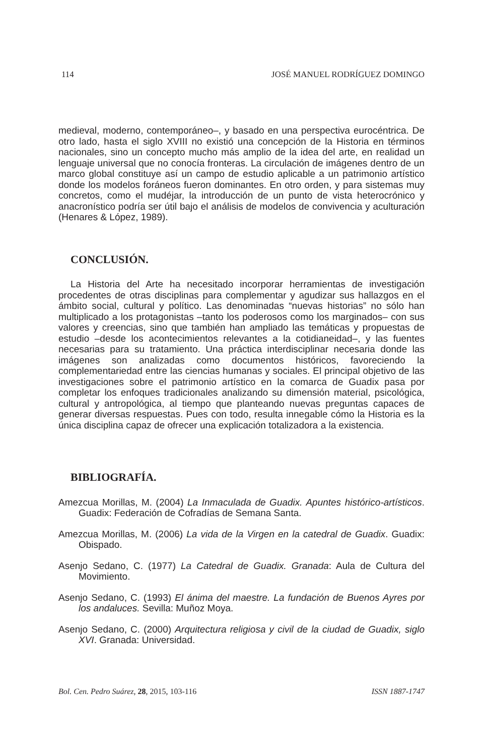114 JOSÉ MANUEL RODRÍGUEZ DOMINGO
medieval, moderno, contemporáneo–, y basado en una perspectiva eurocéntrica. De otro lado, hasta el siglo XVIII no existió una concepción de la Historia en términos nacionales, sino un concepto mucho más amplio de la idea del arte, en realidad un lenguaje universal que no conocía fronteras. La circulación de imágenes dentro de un marco global constituye así un campo de estudio aplicable a un patrimonio artístico donde los modelos foráneos fueron dominantes. En otro orden, y para sistemas muy concretos, como el mudéjar, la introducción de un punto de vista heterocrónico y anacronístico podría ser útil bajo el análisis de modelos de convivencia y aculturación (Henares & López, 1989).
CONCLUSIÓN.
La Historia del Arte ha necesitado incorporar herramientas de investigación procedentes de otras disciplinas para complementar y agudizar sus hallazgos en el ámbito social, cultural y político. Las denominadas “nuevas historias” no sólo han multiplicado a los protagonistas –tanto los poderosos como los marginados– con sus valores y creencias, sino que también han ampliado las temáticas y propuestas de estudio –desde los acontecimientos relevantes a la cotidianeidad–, y las fuentes necesarias para su tratamiento. Una práctica interdisciplinar necesaria donde las imágenes son analizadas como documentos históricos, favoreciendo la complementariedad entre las ciencias humanas y sociales. El principal objetivo de las investigaciones sobre el patrimonio artístico en la comarca de Guadix pasa por completar los enfoques tradicionales analizando su dimensión material, psicológica, cultural y antropológica, al tiempo que planteando nuevas preguntas capaces de generar diversas respuestas. Pues con todo, resulta innegable cómo la Historia es la única disciplina capaz de ofrecer una explicación totalizadora a la existencia.
BIBLIOGRAFÍA.
Amezcua Morillas, M. (2004) La Inmaculada de Guadix. Apuntes histórico-artísticos. Guadix: Federación de Cofradías de Semana Santa.
Amezcua Morillas, M. (2006) La vida de la Virgen en la catedral de Guadix. Guadix: Obispado.
Asenjo Sedano, C. (1977) La Catedral de Guadix. Granada: Aula de Cultura del Movimiento.
Asenjo Sedano, C. (1993) El ánima del maestre. La fundación de Buenos Ayres por los andaluces. Sevilla: Muñoz Moya.
Asenjo Sedano, C. (2000) Arquitectura religiosa y civil de la ciudad de Guadix, siglo XVI. Granada: Universidad.
Bol. Cen. Pedro Suárez, 28, 2015, 103-116 ISSN 1887-1747